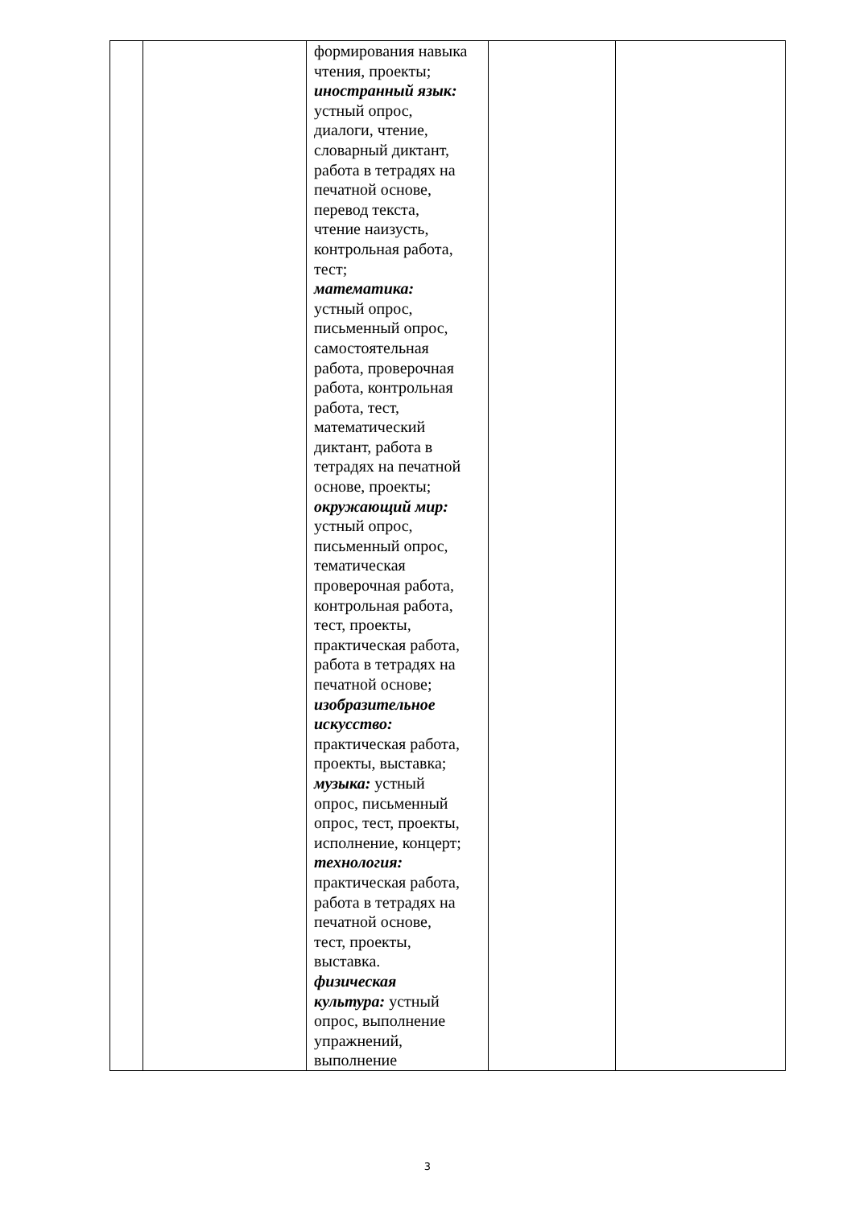| | | формирования навыка чтения, проекты; иностранный язык: устный опрос, диалоги, чтение, словарный диктант, работа в тетрадях на печатной основе, перевод текста, чтение наизусть, контрольная работа, тест; математика: устный опрос, письменный опрос, самостоятельная работа, проверочная работа, контрольная работа, тест, математический диктант, работа в тетрадях на печатной основе, проекты; окружающий мир: устный опрос, письменный опрос, тематическая проверочная работа, контрольная работа, тест, проекты, практическая работа, работа в тетрадях на печатной основе; изобразительное искусство: практическая работа, проекты, выставка; музыка: устный опрос, письменный опрос, тест, проекты, исполнение, концерт; технология: практическая работа, работа в тетрадях на печатной основе, тест, проекты, выставка. физическая культура: устный опрос, выполнение упражнений, выполнение | | |
3